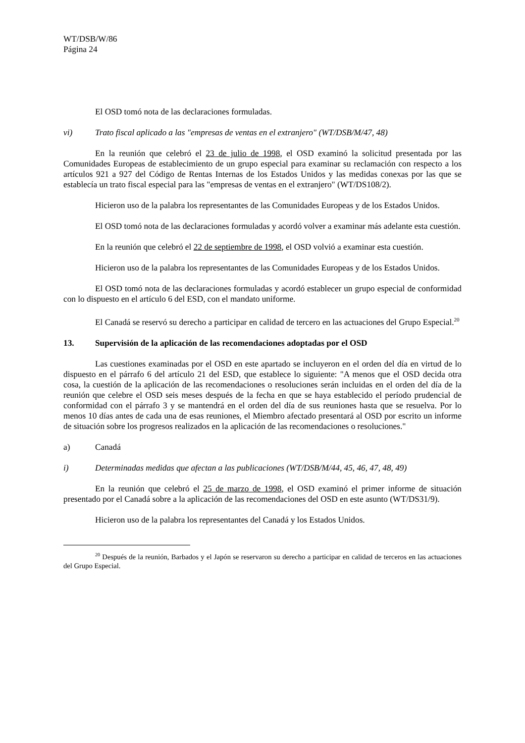WT/DSB/W/86
Página 24
El OSD tomó nota de las declaraciones formuladas.
vi) Trato fiscal aplicado a las "empresas de ventas en el extranjero" (WT/DSB/M/47, 48)
En la reunión que celebró el 23 de julio de 1998, el OSD examinó la solicitud presentada por las Comunidades Europeas de establecimiento de un grupo especial para examinar su reclamación con respecto a los artículos 921 a 927 del Código de Rentas Internas de los Estados Unidos y las medidas conexas por las que se establecía un trato fiscal especial para las "empresas de ventas en el extranjero" (WT/DS108/2).
Hicieron uso de la palabra los representantes de las Comunidades Europeas y de los Estados Unidos.
El OSD tomó nota de las declaraciones formuladas y acordó volver a examinar más adelante esta cuestión.
En la reunión que celebró el 22 de septiembre de 1998, el OSD volvió a examinar esta cuestión.
Hicieron uso de la palabra los representantes de las Comunidades Europeas y de los Estados Unidos.
El OSD tomó nota de las declaraciones formuladas y acordó establecer un grupo especial de conformidad con lo dispuesto en el artículo 6 del ESD, con el mandato uniforme.
El Canadá se reservó su derecho a participar en calidad de tercero en las actuaciones del Grupo Especial.<sup>20</sup>
13. Supervisión de la aplicación de las recomendaciones adoptadas por el OSD
Las cuestiones examinadas por el OSD en este apartado se incluyeron en el orden del día en virtud de lo dispuesto en el párrafo 6 del artículo 21 del ESD, que establece lo siguiente: "A menos que el OSD decida otra cosa, la cuestión de la aplicación de las recomendaciones o resoluciones serán incluidas en el orden del día de la reunión que celebre el OSD seis meses después de la fecha en que se haya establecido el período prudencial de conformidad con el párrafo 3 y se mantendrá en el orden del día de sus reuniones hasta que se resuelva. Por lo menos 10 días antes de cada una de esas reuniones, el Miembro afectado presentará al OSD por escrito un informe de situación sobre los progresos realizados en la aplicación de las recomendaciones o resoluciones."
a) Canadá
i) Determinadas medidas que afectan a las publicaciones (WT/DSB/M/44, 45, 46, 47, 48, 49)
En la reunión que celebró el 25 de marzo de 1998, el OSD examinó el primer informe de situación presentado por el Canadá sobre a la aplicación de las recomendaciones del OSD en este asunto (WT/DS31/9).
Hicieron uso de la palabra los representantes del Canadá y los Estados Unidos.
<sup>20</sup> Después de la reunión, Barbados y el Japón se reservaron su derecho a participar en calidad de terceros en las actuaciones del Grupo Especial.